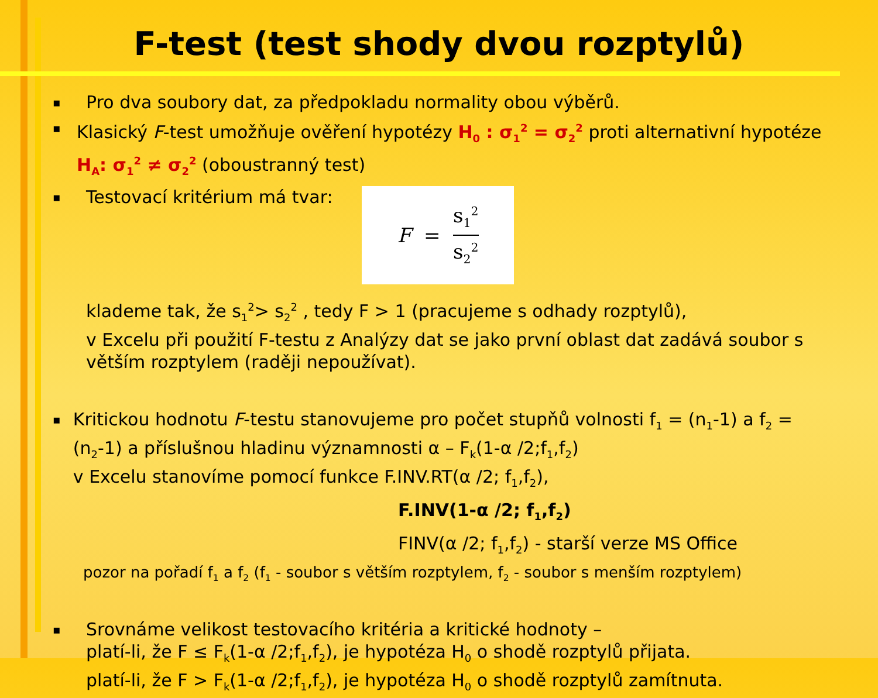F-test (test shody dvou rozptylů)
▪ Pro dva soubory dat, za předpokladu normality obou výběrů.
▪ Klasický F-test umožňuje ověření hypotézy H<sub>0</sub> : σ<sub>1</sub><sup>2</sup> = σ<sub>2</sub><sup>2</sup> proti alternativní hypotéze H<sub>A</sub>: σ<sub>1</sub><sup>2</sup> ≠ σ<sub>2</sub><sup>2</sup> (oboustranný test)
▪ Testovací kritérium má tvar: F = s<sub>1</sub><sup>2</sup> s<sub>2</sub><sup>2</sup>
klademe tak, že s<sub>1</sub><sup>2</sup>> s<sub>2</sub><sup>2</sup> , tedy F > 1 (pracujeme s odhady rozptylů),
v Excelu při použití F-testu z Analýzy dat se jako první oblast dat zadává soubor s větším rozptylem (raději nepoužívat).
▪ Kritickou hodnotu F-testu stanovujeme pro počet stupňů volnosti f<sub>1</sub> = (n<sub>1</sub>-1) a f<sub>2</sub> = (n<sub>2</sub>-1) a příslušnou hladinu významnosti α – F<sub>k</sub>(1-α /2;f<sub>1</sub>,f<sub>2</sub>)
v Excelu stanovíme pomocí funkce F.INV.RT(α /2; f<sub>1</sub>,f<sub>2</sub>),
F.INV(1-α /2; f<sub>1</sub>,f<sub>2</sub>)
FINV(α /2; f<sub>1</sub>,f<sub>2</sub>) - starší verze MS Office
pozor na pořadí f<sub>1</sub> a f<sub>2</sub> (f<sub>1</sub> - soubor s větším rozptylem, f<sub>2</sub> - soubor s menším rozptylem)
▪ Srovnáme velikost testovacího kritéria a kritické hodnoty –
platí-li, že F ≤ F<sub>k</sub>(1-α /2;f<sub>1</sub>,f<sub>2</sub>), je hypotéza H<sub>0</sub> o shodě rozptylů přijata.
platí-li, že F > F<sub>k</sub>(1-α /2;f<sub>1</sub>,f<sub>2</sub>), je hypotéza H<sub>0</sub> o shodě rozptylů zamítnuta.